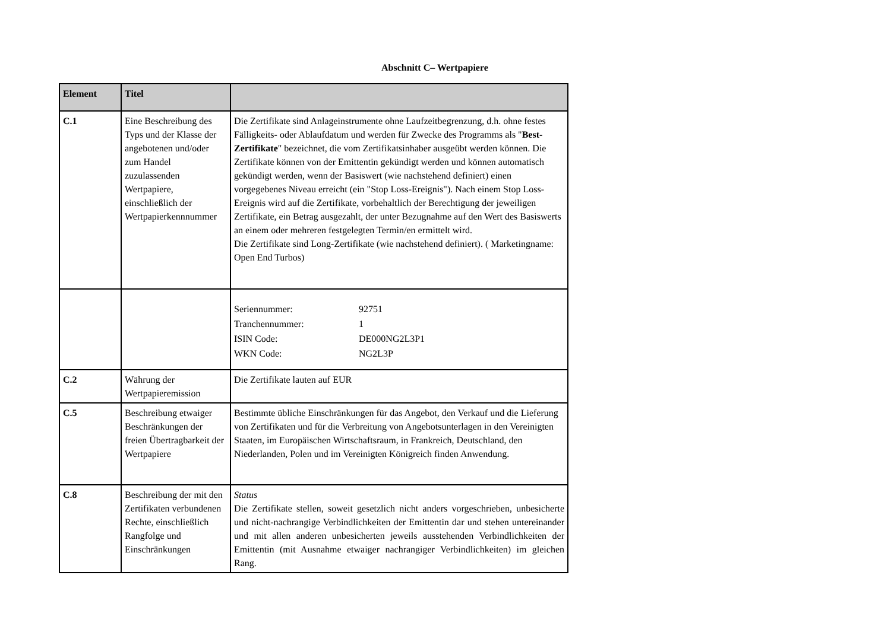Abschnitt C– Wertpapiere
| Element | Titel | |
| --- | --- | --- |
| C.1 | Eine Beschreibung des Typs und der Klasse der angebotenen und/oder zum Handel zuzulassenden Wertpapiere, einschließlich der Wertpapierkennnummer | Die Zertifikate sind Anlageinstrumente ohne Laufzeitbegrenzung, d.h. ohne festes Fälligkeits- oder Ablaufdatum und werden für Zwecke des Programms als " Best-Zertifikate " bezeichnet, die vom Zertifikatsinhaber ausgeübt werden können. Die Zertifikate können von der Emittentin gekündigt werden und können automatisch gekündigt werden, wenn der Basiswert (wie nachstehend definiert) einen vorgegebenes Niveau erreicht (ein "Stop Loss-Ereignis"). Nach einem Stop Loss-Ereignis wird auf die Zertifikate, vorbehaltlich der Berechtigung der jeweiligen Zertifikate, ein Betrag ausgezahlt, der unter Bezugnahme auf den Wert des Basiswerts an einem oder mehreren festgelegten Termin/en ermittelt wird. Die Zertifikate sind Long-Zertifikate (wie nachstehend definiert). ( Marketingname: Open End Turbos) |
| | | / Seriennummer: / 92751 / / Tranchennummer: / 1 / / ISIN Code: / DE000NG2L3P1 / / WKN Code: / NG2L3P / |
| C.2 | Währung der Wertpapieremission | Die Zertifikate lauten auf EUR |
| C.5 | Beschreibung etwaiger Beschränkungen der freien Übertragbarkeit der Wertpapiere | Bestimmte übliche Einschränkungen für das Angebot, den Verkauf und die Lieferung von Zertifikaten und für die Verbreitung von Angebotsunterlagen in den Vereinigten Staaten, im Europäischen Wirtschaftsraum, in Frankreich, Deutschland, den Niederlanden, Polen und im Vereinigten Königreich finden Anwendung. |
| C.8 | Beschreibung der mit den Zertifikaten verbundenen Rechte, einschließlich Rangfolge und Einschränkungen | Status Die Zertifikate stellen, soweit gesetzlich nicht anders vorgeschrieben, unbesicherte und nicht-nachrangige Verbindlichkeiten der Emittentin dar und stehen untereinander und mit allen anderen unbesicherten jeweils ausstehenden Verbindlichkeiten der Emittentin (mit Ausnahme etwaiger nachrangiger Verbindlichkeiten) im gleichen Rang. |